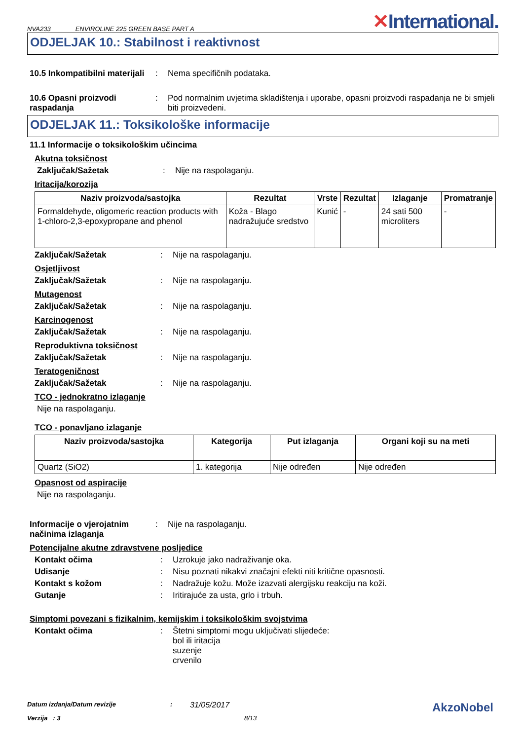NVA233 ENVIROLINE 225 GREEN BASE PART A ✕International.
ODJELJAK 10.: Stabilnost i reaktivnost
10.5 Inkompatibilni materijali
: Nema specifičnih podataka.
10.6 Opasni proizvodi raspadanja
: Pod normalnim uvjetima skladištenja i uporabe, opasni proizvodi raspadanja ne bi smjeli biti proizvedeni.
ODJELJAK 11.: Toksikološke informacije
11.1 Informacije o toksikološkim učincima
Akutna toksičnost
Zaključak/Sažetak : Nije na raspolaganju.
Iritacija/korozija
| Naziv proizvoda/sastojka | Rezultat | Vrste | Rezultat | Izlaganje | Promatranje |
| --- | --- | --- | --- | --- | --- |
| Formaldehyde, oligomeric reaction products with 1-chloro-2,3-epoxypropane and phenol | Koža - Blago nadražujuće sredstvo | Kunić | - | 24 sati 500 microliters | - |
Zaključak/Sažetak : Nije na raspolaganju.
Osjetljivost
Zaključak/Sažetak : Nije na raspolaganju.
Mutagenost
Zaključak/Sažetak : Nije na raspolaganju.
Karcinogenost
Zaključak/Sažetak : Nije na raspolaganju.
Reproduktivna toksičnost
Zaključak/Sažetak : Nije na raspolaganju.
Teratogeničnost
Zaključak/Sažetak : Nije na raspolaganju.
TCO - jednokratno izlaganje
Nije na raspolaganju.
TCO - ponavljano izlaganje
| Naziv proizvoda/sastojka | Kategorija | Put izlaganja | Organi koji su na meti |
| --- | --- | --- | --- |
| Quartz (SiO2) | 1. kategorija | Nije određen | Nije određen |
Opasnost od aspiracije
Nije na raspolaganju.
Informacije o vjerojatnim načinima izlaganja
: Nije na raspolaganju.
Potencijalne akutne zdravstvene posljedice
Kontakt očima : Uzrokuje jako nadraživanje oka.
Udisanje : Nisu poznati nikakvi značajni efekti niti kritične opasnosti.
Kontakt s kožom : Nadražuje kožu. Može izazvati alergijsku reakciju na koži.
Gutanje : Iritirajuće za usta, grlo i trbuh.
Simptomi povezani s fizikalnim, kemijskim i toksikološkim svojstvima
Kontakt očima : Štetni simptomi mogu uključivati slijedeće:
bol ili iritacija
suzenje
crvenilo
Datum izdanja/Datum revizije: 31/05/2017 AkzoNobel
Verzija : 3 8/13